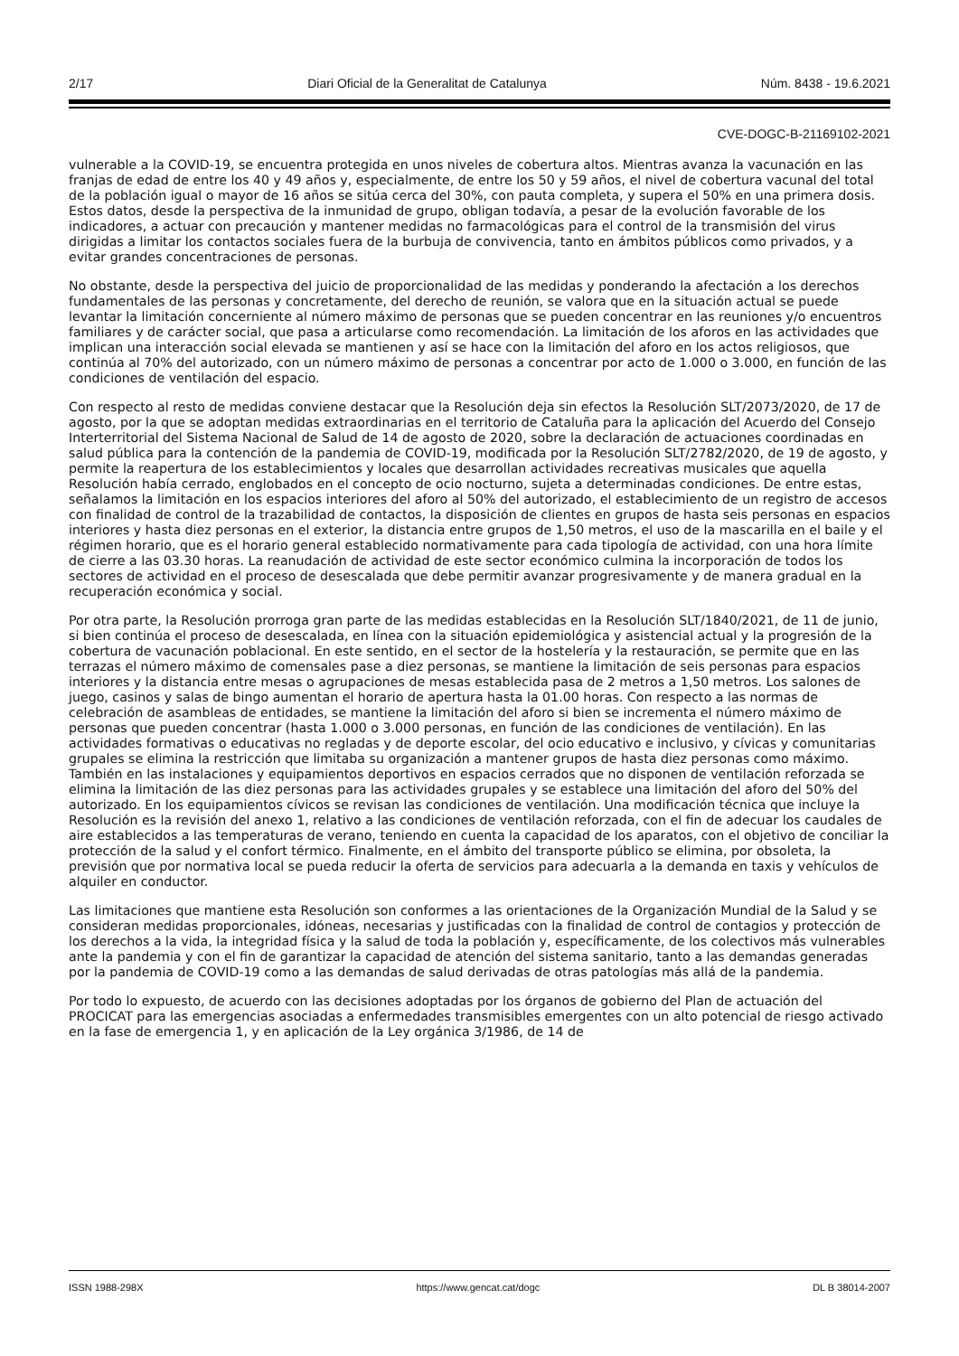2/17 Diari Oficial de la Generalitat de Catalunya Núm. 8438 - 19.6.2021
CVE-DOGC-B-21169102-2021
vulnerable a la COVID-19, se encuentra protegida en unos niveles de cobertura altos. Mientras avanza la vacunación en las franjas de edad de entre los 40 y 49 años y, especialmente, de entre los 50 y 59 años, el nivel de cobertura vacunal del total de la población igual o mayor de 16 años se sitúa cerca del 30%, con pauta completa, y supera el 50% en una primera dosis. Estos datos, desde la perspectiva de la inmunidad de grupo, obligan todavía, a pesar de la evolución favorable de los indicadores, a actuar con precaución y mantener medidas no farmacológicas para el control de la transmisión del virus dirigidas a limitar los contactos sociales fuera de la burbuja de convivencia, tanto en ámbitos públicos como privados, y a evitar grandes concentraciones de personas.
No obstante, desde la perspectiva del juicio de proporcionalidad de las medidas y ponderando la afectación a los derechos fundamentales de las personas y concretamente, del derecho de reunión, se valora que en la situación actual se puede levantar la limitación concerniente al número máximo de personas que se pueden concentrar en las reuniones y/o encuentros familiares y de carácter social, que pasa a articularse como recomendación. La limitación de los aforos en las actividades que implican una interacción social elevada se mantienen y así se hace con la limitación del aforo en los actos religiosos, que continúa al 70% del autorizado, con un número máximo de personas a concentrar por acto de 1.000 o 3.000, en función de las condiciones de ventilación del espacio.
Con respecto al resto de medidas conviene destacar que la Resolución deja sin efectos la Resolución SLT/2073/2020, de 17 de agosto, por la que se adoptan medidas extraordinarias en el territorio de Cataluña para la aplicación del Acuerdo del Consejo Interterritorial del Sistema Nacional de Salud de 14 de agosto de 2020, sobre la declaración de actuaciones coordinadas en salud pública para la contención de la pandemia de COVID-19, modificada por la Resolución SLT/2782/2020, de 19 de agosto, y permite la reapertura de los establecimientos y locales que desarrollan actividades recreativas musicales que aquella Resolución había cerrado, englobados en el concepto de ocio nocturno, sujeta a determinadas condiciones. De entre estas, señalamos la limitación en los espacios interiores del aforo al 50% del autorizado, el establecimiento de un registro de accesos con finalidad de control de la trazabilidad de contactos, la disposición de clientes en grupos de hasta seis personas en espacios interiores y hasta diez personas en el exterior, la distancia entre grupos de 1,50 metros, el uso de la mascarilla en el baile y el régimen horario, que es el horario general establecido normativamente para cada tipología de actividad, con una hora límite de cierre a las 03.30 horas. La reanudación de actividad de este sector económico culmina la incorporación de todos los sectores de actividad en el proceso de desescalada que debe permitir avanzar progresivamente y de manera gradual en la recuperación económica y social.
Por otra parte, la Resolución prorroga gran parte de las medidas establecidas en la Resolución SLT/1840/2021, de 11 de junio, si bien continúa el proceso de desescalada, en línea con la situación epidemiológica y asistencial actual y la progresión de la cobertura de vacunación poblacional. En este sentido, en el sector de la hostelería y la restauración, se permite que en las terrazas el número máximo de comensales pase a diez personas, se mantiene la limitación de seis personas para espacios interiores y la distancia entre mesas o agrupaciones de mesas establecida pasa de 2 metros a 1,50 metros. Los salones de juego, casinos y salas de bingo aumentan el horario de apertura hasta la 01.00 horas. Con respecto a las normas de celebración de asambleas de entidades, se mantiene la limitación del aforo si bien se incrementa el número máximo de personas que pueden concentrar (hasta 1.000 o 3.000 personas, en función de las condiciones de ventilación). En las actividades formativas o educativas no regladas y de deporte escolar, del ocio educativo e inclusivo, y cívicas y comunitarias grupales se elimina la restricción que limitaba su organización a mantener grupos de hasta diez personas como máximo. También en las instalaciones y equipamientos deportivos en espacios cerrados que no disponen de ventilación reforzada se elimina la limitación de las diez personas para las actividades grupales y se establece una limitación del aforo del 50% del autorizado. En los equipamientos cívicos se revisan las condiciones de ventilación. Una modificación técnica que incluye la Resolución es la revisión del anexo 1, relativo a las condiciones de ventilación reforzada, con el fin de adecuar los caudales de aire establecidos a las temperaturas de verano, teniendo en cuenta la capacidad de los aparatos, con el objetivo de conciliar la protección de la salud y el confort térmico. Finalmente, en el ámbito del transporte público se elimina, por obsoleta, la previsión que por normativa local se pueda reducir la oferta de servicios para adecuarla a la demanda en taxis y vehículos de alquiler en conductor.
Las limitaciones que mantiene esta Resolución son conformes a las orientaciones de la Organización Mundial de la Salud y se consideran medidas proporcionales, idóneas, necesarias y justificadas con la finalidad de control de contagios y protección de los derechos a la vida, la integridad física y la salud de toda la población y, específicamente, de los colectivos más vulnerables ante la pandemia y con el fin de garantizar la capacidad de atención del sistema sanitario, tanto a las demandas generadas por la pandemia de COVID-19 como a las demandas de salud derivadas de otras patologías más allá de la pandemia.
Por todo lo expuesto, de acuerdo con las decisiones adoptadas por los órganos de gobierno del Plan de actuación del PROCICAT para las emergencias asociadas a enfermedades transmisibles emergentes con un alto potencial de riesgo activado en la fase de emergencia 1, y en aplicación de la Ley orgánica 3/1986, de 14 de
ISSN 1988-298X https://www.gencat.cat/dogc DL B 38014-2007